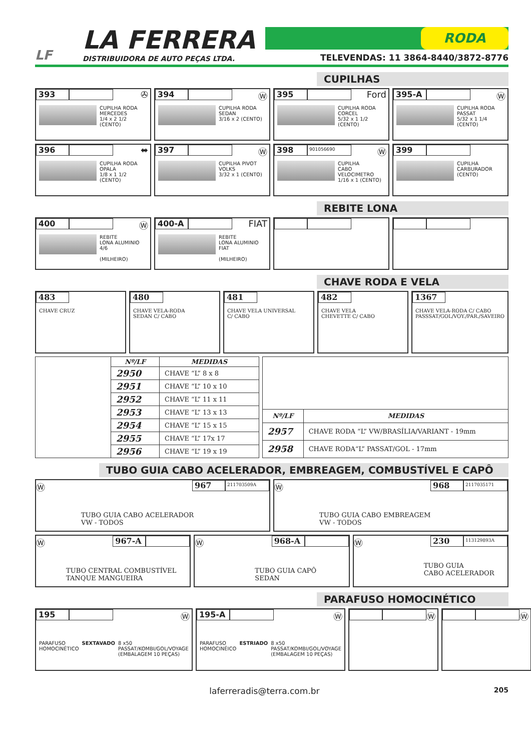LF
LA FERRERA
DISTRIBUIDORA DE AUTO PEÇAS LTDA.
RODA
TELEVENDAS: 11 3864-8440/3872-8776
CUPILHAS
393 ✇
CUPILHA RODA
MERCEDES
1/4 x 2 1/2 (CENTO)
394 Ⓦ
CUPILHA RODA
SEDAN
3/16 x 2 (CENTO)
395 Ford
CUPILHA RODA
CORCEL
5/32 x 1 1/2 (CENTO)
395-A Ⓦ
CUPILHA RODA
PASSAT
5/32 x 1 1/4 (CENTO)
396 ⬌
CUPILHA RODA
OPALA
1/8 x 1 1/2 (CENTO)
397 Ⓦ
CUPILHA PIVOT
VOLKS
3/32 x 1 (CENTO)
398 901056690 Ⓦ
CUPILHA
CABO VELOCIMETRO
1/16 x 1 (CENTO)
399
CUPILHA
CARBURADOR
(CENTO)
REBITE LONA
400 Ⓦ
REBITE
LONA ALUMINIO 4/6
(MILHEIRO)
400-A FIAT
REBITE
LONA ALUMINIO
FIAT
(MILHEIRO)
CHAVE RODA E VELA
483
CHAVE CRUZ
480
CHAVE VELA-RODA
SEDAN C/ CABO
481
CHAVE VELA UNIVERSAL
C/ CABO
482
CHAVE VELA
CHEVETTE C/ CABO
1367
CHAVE VELA-RODA C/ CABO
PASSSAT/GOL/VOY./PAR./SAVEIRO
| | Nº/LF | MEDIDAS |
| | 2950 | CHAVE “L” 8 x 8 |
| | 2951 | CHAVE “L” 10 x 10 |
| | 2952 | CHAVE “L” 11 x 11 |
| | 2953 | CHAVE “L” 13 x 13 |
| | 2954 | CHAVE “L” 15 x 15 |
| | 2955 | CHAVE “L” 17x 17 |
| | 2956 | CHAVE “L” 19 x 19 |
| Nº/LF | MEDIDAS |
| --- | --- |
| 2957 | CHAVE RODA “L” VW/BRASÍLIA/VARIANT - 19mm |
| 2958 | CHAVE RODA“L” PASSAT/GOL - 17mm |
TUBO GUIA CABO ACELERADOR, EMBREAGEM, COMBUSTÍVEL E CAPÔ
Ⓦ 967 211703509A
TUBO GUIA CABO ACELERADOR
VW - TODOS
Ⓦ 968 2117035171
TUBO GUIA CABO EMBREAGEM
VW - TODOS
Ⓦ 967-A
TUBO CENTRAL COMBUSTÍVEL
TANQUE MANGUEIRA
Ⓦ 968-A
TUBO GUIA CAPÔ
SEDAN
Ⓦ 230 113129893A
TUBO GUIA
CABO ACELERADOR
PARAFUSO HOMOCINÉTICO
195 Ⓦ
PARAFUSO HOMOCINÉTICO
SEXTAVADO 8 x50
PASSAT/KOMBI/GOL/VOYAGE
(EMBALAGEM 10 PEÇAS)
195-A Ⓦ
PARAFUSO HOMOCINÉICO
ESTRIADO 8 x50
PASSAT/KOMBI/GOL/VOYAGE
(EMBALAGEM 10 PEÇAS)
Ⓦ Ⓦ
laferreradis@terra.com.br 205